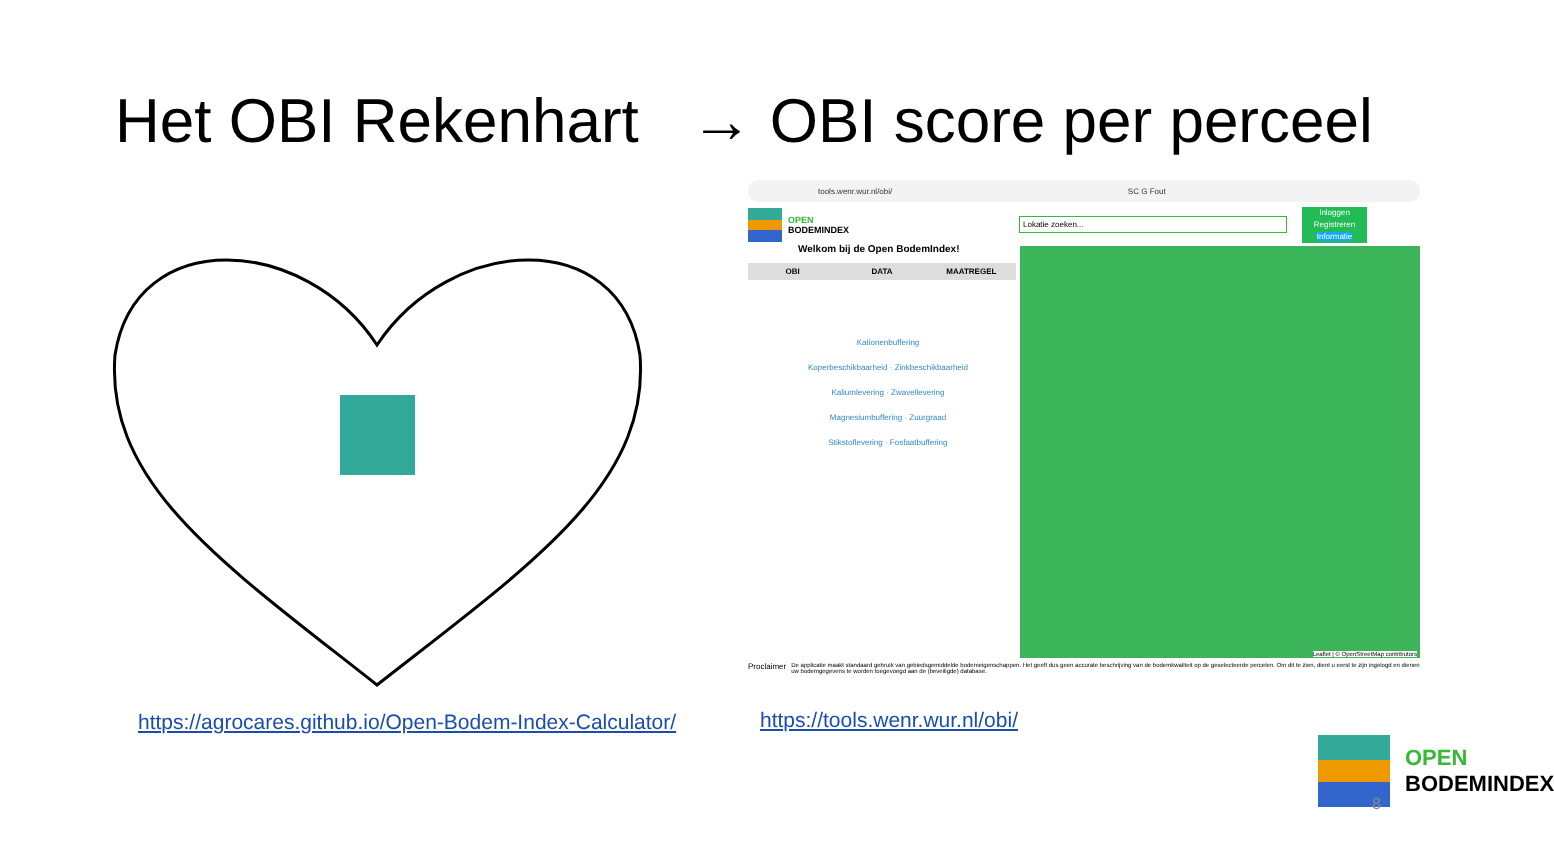Het OBI Rekenhart → OBI score per perceel
tools.wenr.wur.nl/obi/ SC G Fout
OPEN
BODEMINDEX
Lokatie zoeken...
Inloggen
Registreren
Informatie
Welkom bij de Open BodemIndex!
OBI DATA MAATREGEL
Kationenbuffering
Koperbeschikbaarheid · Zinkbeschikbaarheid
Kaliumlevering · Zwavellevering
Magnesiumbuffering · Zuurgraad
Stikstoflevering · Fosfaatbuffering
Leaflet | © OpenStreetMap contributors
Proclaimer De applicatie maakt standaard gebruik van gebiedsgemiddelde bodemeigenschappen. Het geeft dus geen accurate beschrijving van de bodemkwaliteit op de geselecteerde percelen. Om dit te zien, dient u eerst te zijn ingelogd en dienen uw bodemgegevens te worden toegevoegd aan de (beveiligde) database.
https://agrocares.github.io/Open-Bodem-Index-Calculator/
https://tools.wenr.wur.nl/obi/
OPEN
BODEMINDEX
8